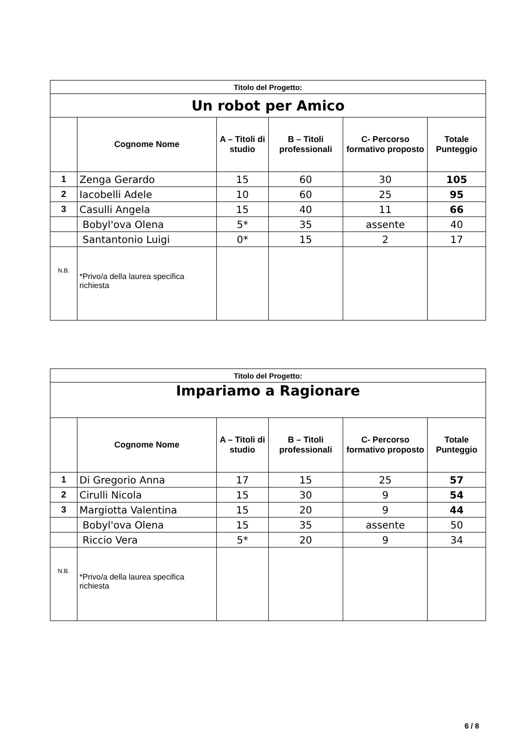| Titolo del Progetto: | | | | | |
| Un robot per Amico | | | | | |
| | Cognome Nome | A – Titoli di studio | B – Titoli professionali | C- Percorso formativo proposto | Totale Punteggio |
| 1 | Zenga Gerardo | 15 | 60 | 30 | 105 |
| 2 | Iacobelli Adele | 10 | 60 | 25 | 95 |
| 3 | Casulli Angela | 15 | 40 | 11 | 66 |
| | Bobyl'ova Olena | 5* | 35 | assente | 40 |
| | Santantonio Luigi | 0* | 15 | 2 | 17 |
| N.B. | *Privo/a della laurea specifica richiesta | | | | |
| Titolo del Progetto: | | | | | |
| Impariamo a Ragionare | | | | | |
| | Cognome Nome | A – Titoli di studio | B – Titoli professionali | C- Percorso formativo proposto | Totale Punteggio |
| 1 | Di Gregorio Anna | 17 | 15 | 25 | 57 |
| 2 | Cirulli Nicola | 15 | 30 | 9 | 54 |
| 3 | Margiotta Valentina | 15 | 20 | 9 | 44 |
| | Bobyl'ova Olena | 15 | 35 | assente | 50 |
| | Riccio Vera | 5* | 20 | 9 | 34 |
| N.B. | *Privo/a della laurea specifica richiesta | | | | |
6 / 8